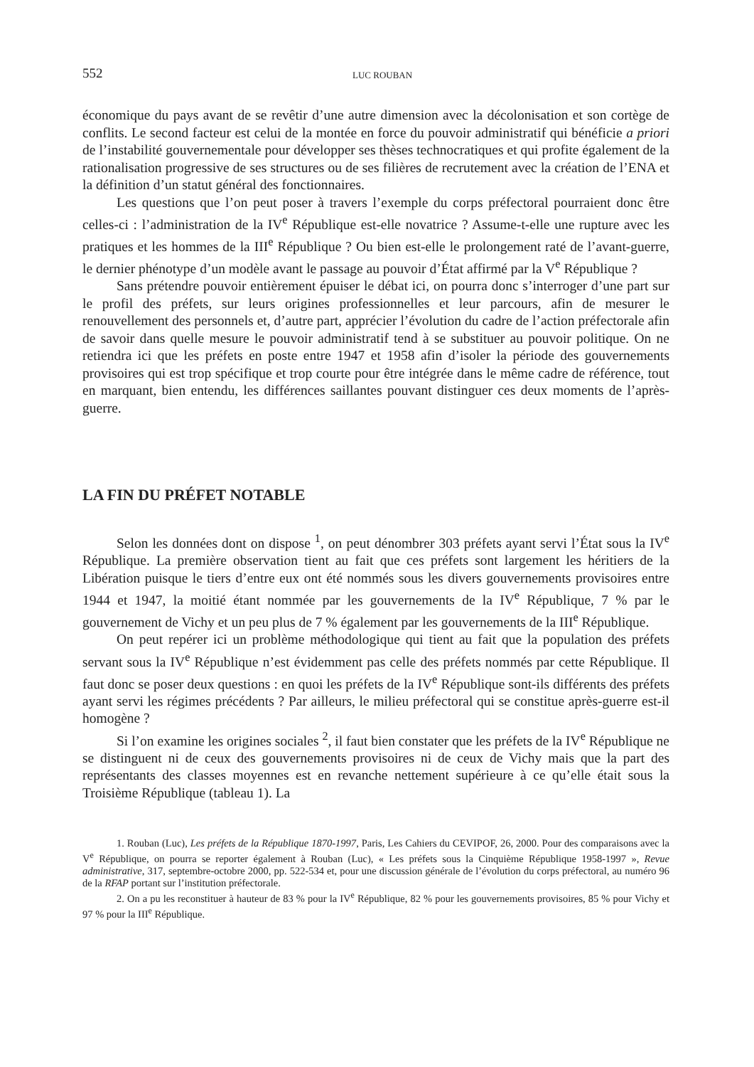552 LUC ROUBAN
économique du pays avant de se revêtir d’une autre dimension avec la décolonisation et son cortège de conflits. Le second facteur est celui de la montée en force du pouvoir administratif qui bénéficie a priori de l’instabilité gouvernementale pour développer ses thèses technocratiques et qui profite également de la rationalisation progressive de ses structures ou de ses filières de recrutement avec la création de l’ENA et la définition d’un statut général des fonctionnaires.
Les questions que l’on peut poser à travers l’exemple du corps préfectoral pourraient donc être celles-ci : l’administration de la IV<sup>e</sup> République est-elle novatrice ? Assume-t-elle une rupture avec les pratiques et les hommes de la III<sup>e</sup> République ? Ou bien est-elle le prolongement raté de l’avant-guerre, le dernier phénotype d’un modèle avant le passage au pouvoir d’État affirmé par la V<sup>e</sup> République ?
Sans prétendre pouvoir entièrement épuiser le débat ici, on pourra donc s’interroger d’une part sur le profil des préfets, sur leurs origines professionnelles et leur parcours, afin de mesurer le renouvellement des personnels et, d’autre part, apprécier l’évolution du cadre de l’action préfectorale afin de savoir dans quelle mesure le pouvoir administratif tend à se substituer au pouvoir politique. On ne retiendra ici que les préfets en poste entre 1947 et 1958 afin d’isoler la période des gouvernements provisoires qui est trop spécifique et trop courte pour être intégrée dans le même cadre de référence, tout en marquant, bien entendu, les différences saillantes pouvant distinguer ces deux moments de l’après-guerre.
LA FIN DU PRÉFET NOTABLE
Selon les données dont on dispose <sup>1</sup>, on peut dénombrer 303 préfets ayant servi l’État sous la IV<sup>e</sup> République. La première observation tient au fait que ces préfets sont largement les héritiers de la Libération puisque le tiers d’entre eux ont été nommés sous les divers gouvernements provisoires entre 1944 et 1947, la moitié étant nommée par les gouvernements de la IV<sup>e</sup> République, 7 % par le gouvernement de Vichy et un peu plus de 7 % également par les gouvernements de la III<sup>e</sup> République.
On peut repérer ici un problème méthodologique qui tient au fait que la population des préfets servant sous la IV<sup>e</sup> République n’est évidemment pas celle des préfets nommés par cette République. Il faut donc se poser deux questions : en quoi les préfets de la IV<sup>e</sup> République sont-ils différents des préfets ayant servi les régimes précédents ? Par ailleurs, le milieu préfectoral qui se constitue après-guerre est-il homogène ?
Si l’on examine les origines sociales <sup>2</sup>, il faut bien constater que les préfets de la IV<sup>e</sup> République ne se distinguent ni de ceux des gouvernements provisoires ni de ceux de Vichy mais que la part des représentants des classes moyennes est en revanche nettement supérieure à ce qu’elle était sous la Troisième République (tableau 1). La
1. Rouban (Luc), Les préfets de la République 1870-1997, Paris, Les Cahiers du CEVIPOF, 26, 2000. Pour des comparaisons avec la V<sup>e</sup> République, on pourra se reporter également à Rouban (Luc), « Les préfets sous la Cinquième République 1958-1997 », Revue administrative, 317, septembre-octobre 2000, pp. 522-534 et, pour une discussion générale de l’évolution du corps préfectoral, au numéro 96 de la RFAP portant sur l’institution préfectorale.
2. On a pu les reconstituer à hauteur de 83 % pour la IV<sup>e</sup> République, 82 % pour les gouvernements provisoires, 85 % pour Vichy et 97 % pour la III<sup>e</sup> République.